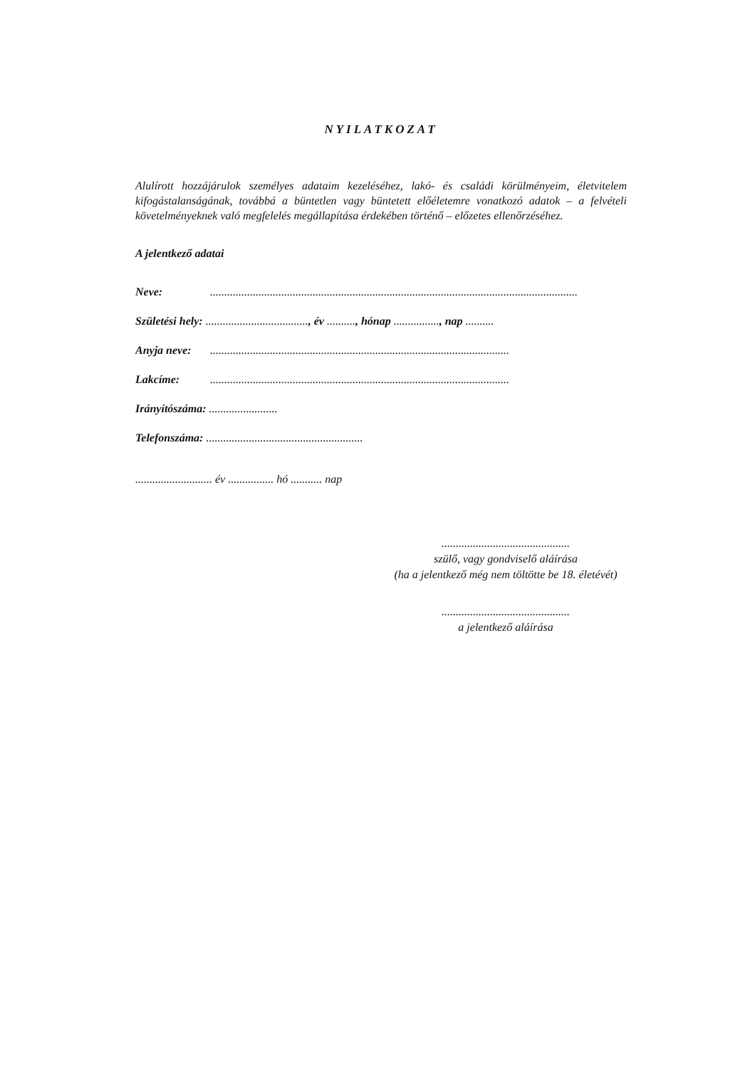NYILATKOZAT
Alulírott hozzájárulok személyes adataim kezeléséhez, lakó- és családi körülményeim, életvitelem kifogástalanságának, továbbá a büntetlen vagy büntetett előéletemre vonatkozó adatok – a felvételi követelményeknek való megfelelés megállapítása érdekében történő – előzetes ellenőrzéséhez.
A jelentkező adatai
Neve:.................................................................................................................................
Születési hely: ...................................., év .........., hónap ................, nap ..........
Anyja neve:.........................................................................................................
Lakcíme:.........................................................................................................
Irányítószáma: ........................
Telefonszáma: .......................................................
........................... év ................ hó ........... nap
.............................................
szülő, vagy gondviselő aláírása
(ha a jelentkező még nem töltötte be 18. életévét)
.............................................
a jelentkező aláírása